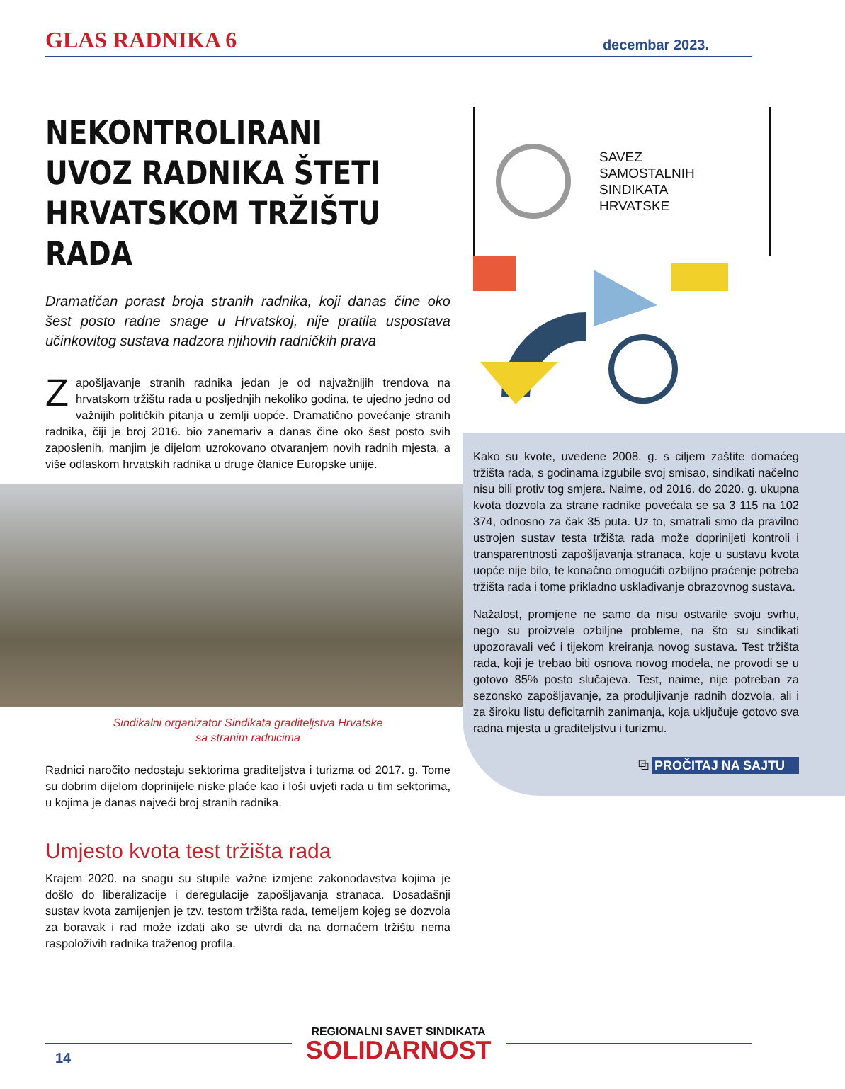GLAS RADNIKA 6 decembar 2023.
NEKONTROLIRANI UVOZ RADNIKA ŠTETI HRVATSKOM TRŽIŠTU RADA
Dramatičan porast broja stranih radnika, koji danas čine oko šest posto radne snage u Hrvatskoj, nije pratila uspostava učinkovitog sustava nadzora njihovih radničkih prava
Zapošljavanje stranih radnika jedan je od najvažnijih trendova na hrvatskom tržištu rada u posljednjih nekoliko godina, te ujedno jedno od važnijih političkih pitanja u zemlji uopće. Dramatično povećanje stranih radnika, čiji je broj 2016. bio zanemariv a danas čine oko šest posto svih zaposlenih, manjim je dijelom uzrokovano otvaranjem novih radnih mjesta, a više odlaskom hrvatskih radnika u druge članice Europske unije.
Sindikalni organizator Sindikata graditeljstva Hrvatske
sa stranim radnicima
Radnici naročito nedostaju sektorima graditeljstva i turizma od 2017. g. Tome su dobrim dijelom doprinijele niske plaće kao i loši uvjeti rada u tim sektorima, u kojima je danas najveći broj stranih radnika.
Umjesto kvota test tržišta rada
Krajem 2020. na snagu su stupile važne izmjene zakonodavstva kojima je došlo do liberalizacije i deregulacije zapošljavanja stranaca. Dosadašnji sustav kvota zamijenjen je tzv. testom tržišta rada, temeljem kojeg se dozvola za boravak i rad može izdati ako se utvrdi da na domaćem tržištu nema raspoloživih radnika traženog profila.
SAVEZ
SAMOSTALNIH
SINDIKATA
HRVATSKE
Kako su kvote, uvedene 2008. g. s ciljem zaštite domaćeg tržišta rada, s godinama izgubile svoj smisao, sindikati načelno nisu bili protiv tog smjera. Naime, od 2016. do 2020. g. ukupna kvota dozvola za strane radnike povećala se sa 3 115 na 102 374, odnosno za čak 35 puta. Uz to, smatrali smo da pravilno ustrojen sustav testa tržišta rada može doprinijeti kontroli i transparentnosti zapošljavanja stranaca, koje u sustavu kvota uopće nije bilo, te konačno omogućiti ozbiljno praćenje potreba tržišta rada i tome prikladno usklađivanje obrazovnog sustava.
Nažalost, promjene ne samo da nisu ostvarile svoju svrhu, nego su proizvele ozbiljne probleme, na što su sindikati upozoravali već i tijekom kreiranja novog sustava. Test tržišta rada, koji je trebao biti osnova novog modela, ne provodi se u gotovo 85% posto slučajeva. Test, naime, nije potreban za sezonsko zapošljavanje, za produljivanje radnih dozvola, ali i za široku listu deficitarnih zanimanja, koja uključuje gotovo sva radna mjesta u graditeljstvu i turizmu.
⧉ PROČITAJ NA SAJTU
REGIONALNI SAVET SINDIKATA
SOLIDARNOST
14